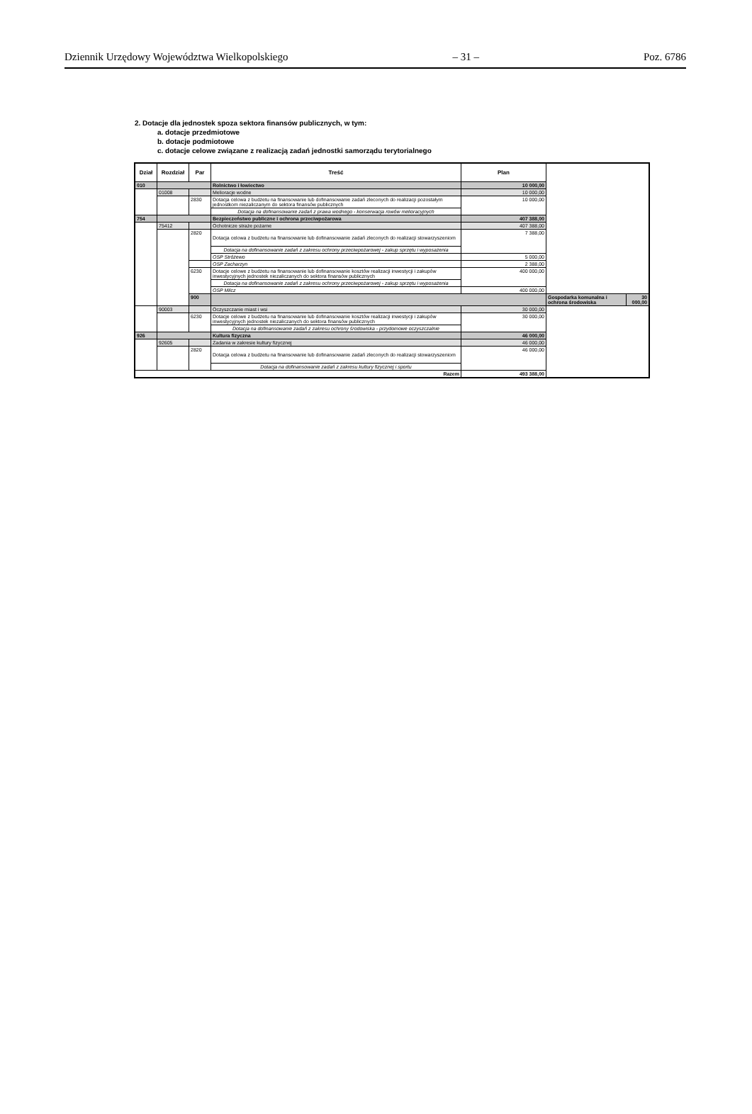Dziennik Urzędowy Województwa Wielkopolskiego – 31 – Poz. 6786
2. Dotacje dla jednostek spoza sektora finansów publicznych, w tym:
a. dotacje przedmiotowe
b. dotacje podmiotowe
c. dotacje celowe związane z realizacją zadań jednostki samorządu terytorialnego
| Dział | Rozdział | Par | Treść | Plan | | |
| --- | --- | --- | --- | --- | --- | --- |
| 010 | | | Rolnictwo i łowiectwo | 10 000,00 | | |
| | 01008 | | Melioracje wodne | 10 000,00 | | |
| | | 2830 | Dotacja celowa z budżetu na finansowanie lub dofinansowanie zadań zleconych do realizacji pozostałym jednostkom niezaliczanym do sektora finansów publicznych | 10 000,00 | | |
| | | | Dotacja na dofinansowanie zadań z prawa wodnego - konserwacja rowów melioracyjnych | | | |
| 754 | | | Bezpieczeństwo publiczne i ochrona przeciwpożarowa | 407 388,00 | | |
| | 75412 | | Ochotnicze straże pożarne | 407 388,00 | | |
| | | 2820 | Dotacja celowa z budżetu na finansowanie lub dofinansowanie zadań zleconych do realizacji stowarzyszeniom | 7 388,00 | | |
| | | | Dotacja na dofinansowanie zadań z zakresu ochrony przeciwpożarowej - zakup sprzętu i wyposażenia | | | |
| | | | OSP Stróżewo | 5 000,00 | | |
| | | | OSP Zacharzyn | 2 388,00 | | |
| | | 6230 | Dotacje celowe z budżetu na finansowanie lub dofinansowanie kosztów realizacji inwestycji i zakupów inwestycyjnych jednostek niezaliczanych do sektora finansów publicznych | 400 000,00 | | |
| | | | Dotacja na dofinansowanie zadań z zakresu ochrony przeciwpożarowej - zakup sprzętu i wyposażenia | | | |
| | | | OSP Milcz | 400 000,00 | | |
| | | 900 | | | Gospodarka komunalna i ochrona środowiska | 30 000,00 |
| | 90003 | | Oczyszczanie miast i wsi | 30 000,00 | | |
| | | 6230 | Dotacje celowe z budżetu na finansowanie lub dofinansowanie kosztów realizacji inwestycji i zakupów inwestycyjnych jednostek niezaliczanych do sektora finansów publicznych | 30 000,00 | | |
| | | | Dotacja na dofinansowanie zadań z zakresu ochrony środowiska - przydomowe oczyszczalnie | | | |
| 926 | | | Kultura fizyczna | 46 000,00 | | |
| | 92605 | | Zadania w zakresie kultury fizycznej | 46 000,00 | | |
| | | 2820 | Dotacja celowa z budżetu na finansowanie lub dofinansowanie zadań zleconych do realizacji stowarzyszeniom | 46 000,00 | | |
| | | | Dotacja na dofinansowanie zadań z zakresu kultury fizycznej i sportu | | | |
| Razem | | | | 493 388,00 | | |